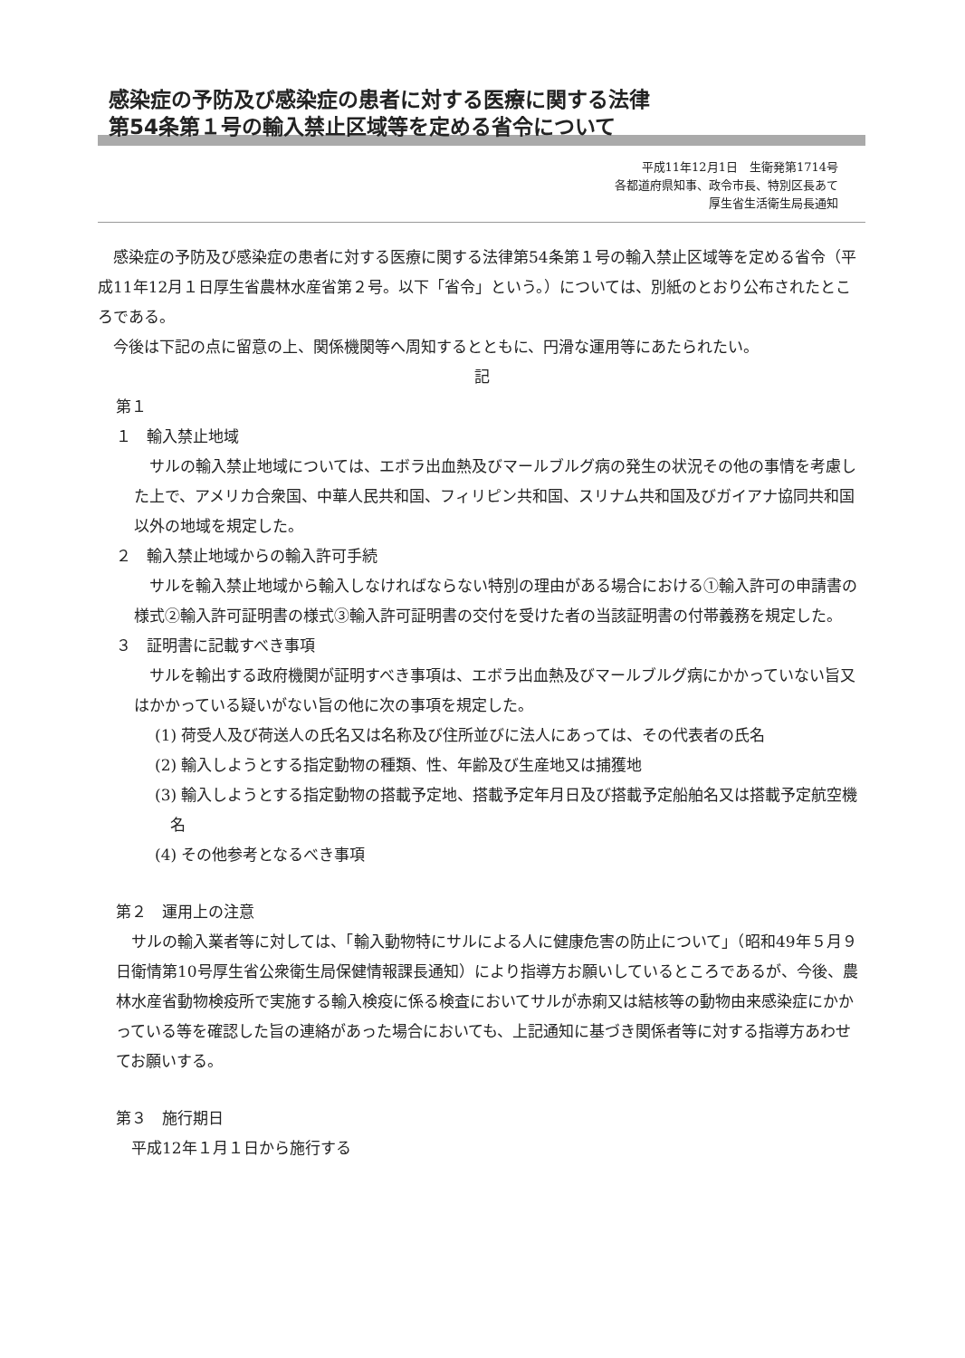感染症の予防及び感染症の患者に対する医療に関する法律
第54条第１号の輸入禁止区域等を定める省令について
平成11年12月1日　生衛発第1714号
各都道府県知事、政令市長、特別区長あて
厚生省生活衛生局長通知
感染症の予防及び感染症の患者に対する医療に関する法律第54条第１号の輸入禁止区域等を定める省令（平成11年12月１日厚生省農林水産省第２号。以下「省令」という。）については、別紙のとおり公布されたところである。
今後は下記の点に留意の上、関係機関等へ周知するとともに、円滑な運用等にあたられたい。
記
第１
１　輸入禁止地域
サルの輸入禁止地域については、エボラ出血熱及びマールブルグ病の発生の状況その他の事情を考慮した上で、アメリカ合衆国、中華人民共和国、フィリピン共和国、スリナム共和国及びガイアナ協同共和国以外の地域を規定した。
２　輸入禁止地域からの輸入許可手続
サルを輸入禁止地域から輸入しなければならない特別の理由がある場合における①輸入許可の申請書の様式②輸入許可証明書の様式③輸入許可証明書の交付を受けた者の当該証明書の付帯義務を規定した。
３　証明書に記載すべき事項
サルを輸出する政府機関が証明すべき事項は、エボラ出血熱及びマールブルグ病にかかっていない旨又はかかっている疑いがない旨の他に次の事項を規定した。
(1) 荷受人及び荷送人の氏名又は名称及び住所並びに法人にあっては、その代表者の氏名
(2) 輸入しようとする指定動物の種類、性、年齢及び生産地又は捕獲地
(3) 輸入しようとする指定動物の搭載予定地、搭載予定年月日及び搭載予定船舶名又は搭載予定航空機名
(4) その他参考となるべき事項
第２　運用上の注意
サルの輸入業者等に対しては、「輸入動物特にサルによる人に健康危害の防止について」（昭和49年５月９日衛情第10号厚生省公衆衛生局保健情報課長通知）により指導方お願いしているところであるが、今後、農林水産省動物検疫所で実施する輸入検疫に係る検査においてサルが赤痢又は結核等の動物由来感染症にかかっている等を確認した旨の連絡があった場合においても、上記通知に基づき関係者等に対する指導方あわせてお願いする。
第３　施行期日
平成12年１月１日から施行する